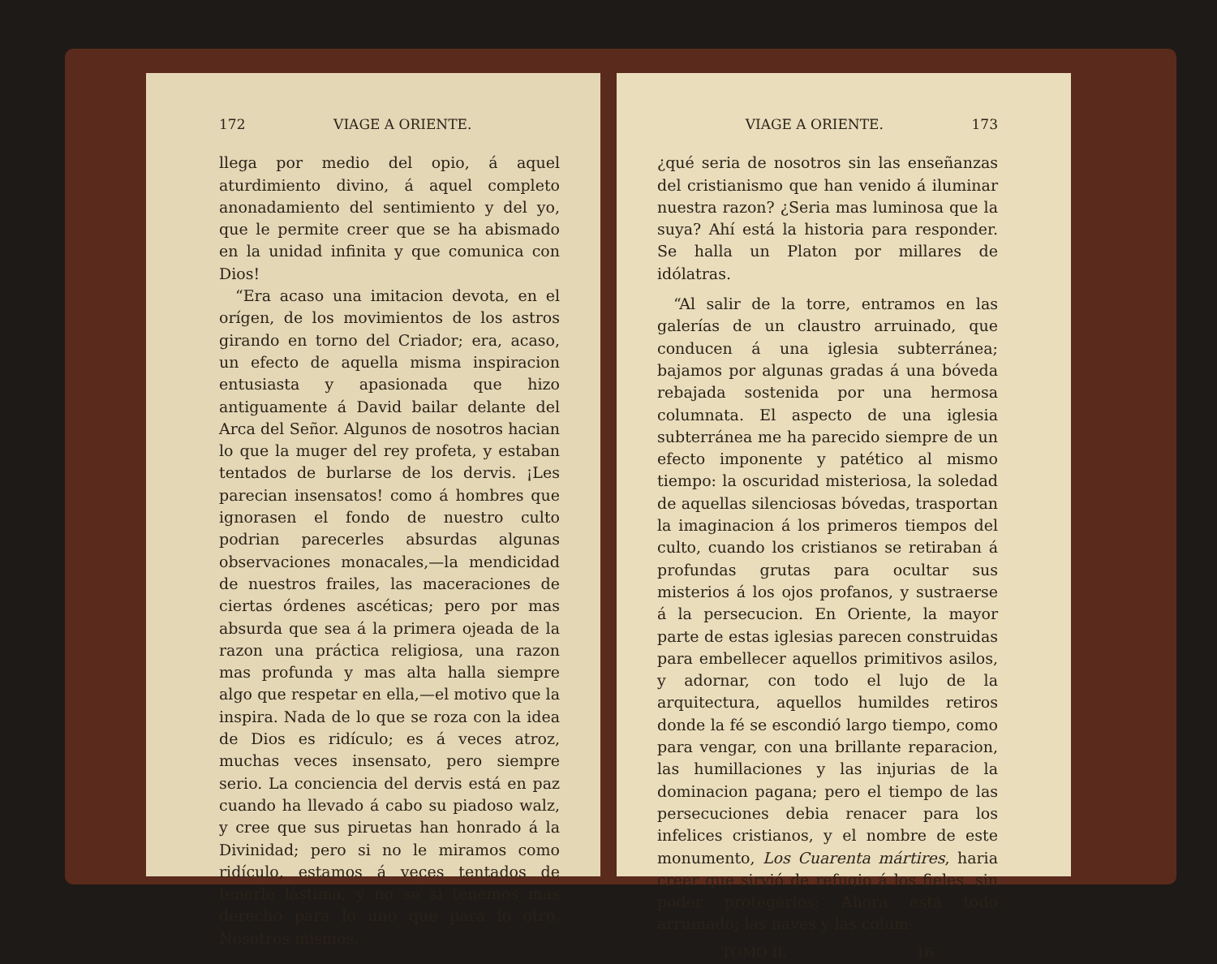172 VIAGE A ORIENTE.
llega por medio del opio, á aquel aturdimiento divino, á aquel completo anonadamiento del sentimiento y del yo, que le permite creer que se ha abismado en la unidad infinita y que comunica con Dios!
“Era acaso una imitacion devota, en el orígen, de los movimientos de los astros girando en torno del Criador; era, acaso, un efecto de aquella misma inspiracion entusiasta y apasionada que hizo antiguamente á David bailar delante del Arca del Señor. Algunos de nosotros hacian lo que la muger del rey profeta, y estaban tentados de burlarse de los dervis. ¡Les parecian insensatos! como á hombres que ignorasen el fondo de nuestro culto podrian parecerles absurdas algunas observaciones monacales,—la mendicidad de nuestros frailes, las maceraciones de ciertas órdenes ascéticas; pero por mas absurda que sea á la primera ojeada de la razon una práctica religiosa, una razon mas profunda y mas alta halla siempre algo que respetar en ella,—el motivo que la inspira. Nada de lo que se roza con la idea de Dios es ridículo; es á veces atroz, muchas veces insensato, pero siempre serio. La conciencia del dervis está en paz cuando ha llevado á cabo su piadoso walz, y cree que sus piruetas han honrado á la Divinidad; pero si no le miramos como ridículo, estamos á veces tentados de tenerle lástima, y no sé si tenemos mas derecho para lo uno que para lo otro. Nosotros mismos,
VIAGE A ORIENTE. 173
¿qué seria de nosotros sin las enseñanzas del cristianismo que han venido á iluminar nuestra razon? ¿Seria mas luminosa que la suya? Ahí está la historia para responder. Se halla un Platon por millares de idólatras.
“Al salir de la torre, entramos en las galerías de un claustro arruinado, que conducen á una iglesia subterránea; bajamos por algunas gradas á una bóveda rebajada sostenida por una hermosa columnata. El aspecto de una iglesia subterránea me ha parecido siempre de un efecto imponente y patético al mismo tiempo: la oscuridad misteriosa, la soledad de aquellas silenciosas bóvedas, trasportan la imaginacion á los primeros tiempos del culto, cuando los cristianos se retiraban á profundas grutas para ocultar sus misterios á los ojos profanos, y sustraerse á la persecucion. En Oriente, la mayor parte de estas iglesias parecen construidas para embellecer aquellos primitivos asilos, y adornar, con todo el lujo de la arquitectura, aquellos humildes retiros donde la fé se escondió largo tiempo, como para vengar, con una brillante reparacion, las humillaciones y las injurias de la dominacion pagana; pero el tiempo de las persecuciones debia renacer para los infelices cristianos, y el nombre de este monumento, Los Cuarenta mártires, haria creer que sirvió de refugio á los fieles, sin poder protegerlos: Ahora está todo arruinado; las naves y las colum-
TOMO II. 16